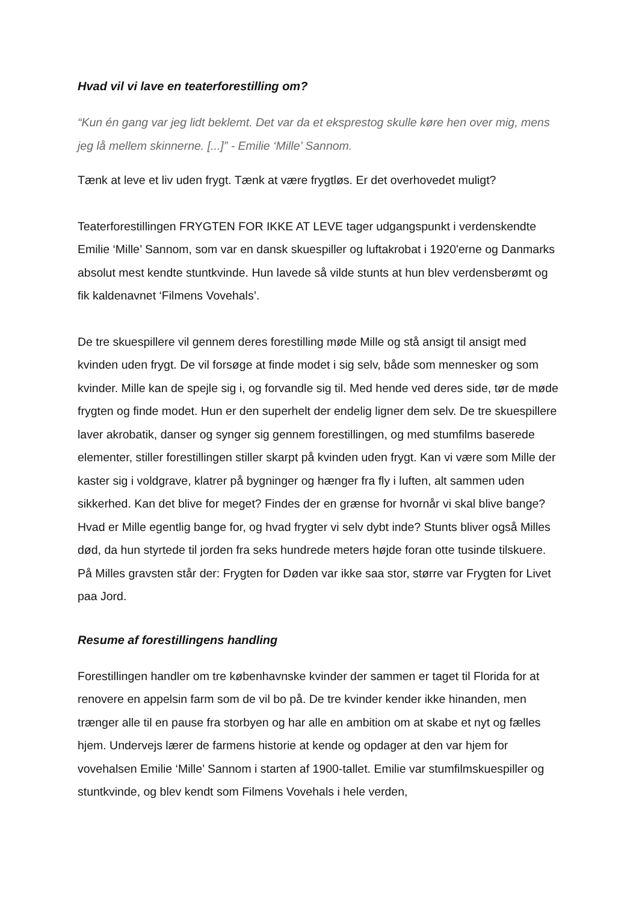Hvad vil vi lave en teaterforestilling om?
“Kun én gang var jeg lidt beklemt. Det var da et eksprestog skulle køre hen over mig, mens jeg lå mellem skinnerne. [...]” - Emilie ‘Mille’ Sannom.
Tænk at leve et liv uden frygt. Tænk at være frygtløs. Er det overhovedet muligt?
Teaterforestillingen FRYGTEN FOR IKKE AT LEVE tager udgangspunkt i verdenskendte Emilie ‘Mille’ Sannom, som var en dansk skuespiller og luftakrobat i 1920'erne og Danmarks absolut mest kendte stuntkvinde. Hun lavede så vilde stunts at hun blev verdensberømt og fik kaldenavnet ‘Filmens Vovehals’.
De tre skuespillere vil gennem deres forestilling møde Mille og stå ansigt til ansigt med kvinden uden frygt. De vil forsøge at finde modet i sig selv, både som mennesker og som kvinder. Mille kan de spejle sig i, og forvandle sig til. Med hende ved deres side, tør de møde frygten og finde modet. Hun er den superhelt der endelig ligner dem selv. De tre skuespillere laver akrobatik, danser og synger sig gennem forestillingen, og med stumfilms baserede elementer, stiller forestillingen stiller skarpt på kvinden uden frygt. Kan vi være som Mille der kaster sig i voldgrave, klatrer på bygninger og hænger fra fly i luften, alt sammen uden sikkerhed. Kan det blive for meget? Findes der en grænse for hvornår vi skal blive bange? Hvad er Mille egentlig bange for, og hvad frygter vi selv dybt inde? Stunts bliver også Milles død, da hun styrtede til jorden fra seks hundrede meters højde foran otte tusinde tilskuere. På Milles gravsten står der: Frygten for Døden var ikke saa stor, større var Frygten for Livet paa Jord.
Resume af forestillingens handling
Forestillingen handler om tre københavnske kvinder der sammen er taget til Florida for at renovere en appelsin farm som de vil bo på. De tre kvinder kender ikke hinanden, men trænger alle til en pause fra storbyen og har alle en ambition om at skabe et nyt og fælles hjem. Undervejs lærer de farmens historie at kende og opdager at den var hjem for vovehalsen Emilie ‘Mille’ Sannom i starten af 1900-tallet. Emilie var stumfilmskuespiller og stuntkvinde, og blev kendt som Filmens Vovehals i hele verden,